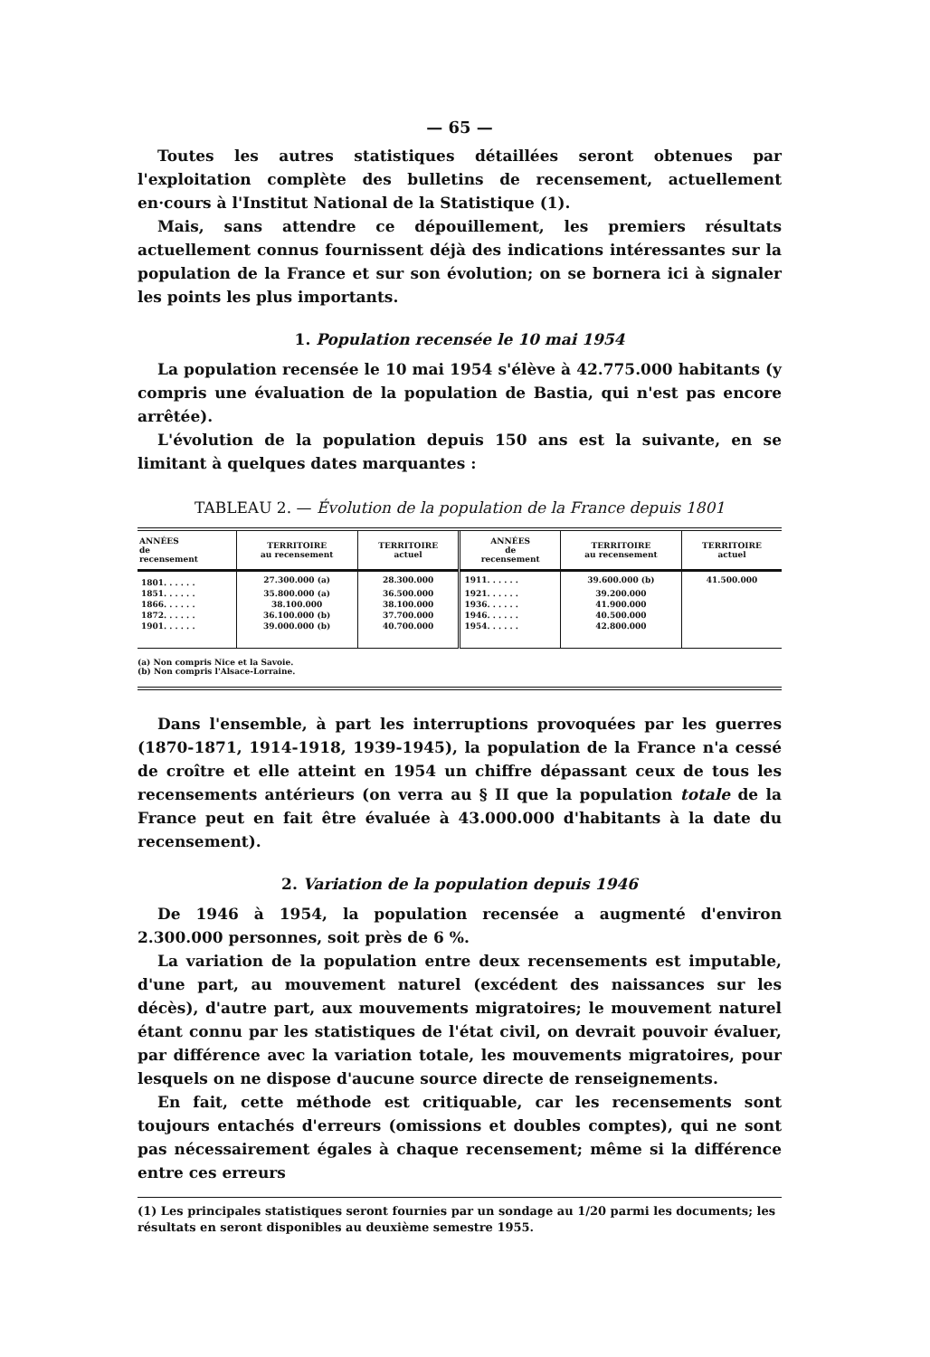— 65 —
Toutes les autres statistiques détaillées seront obtenues par l'exploitation complète des bulletins de recensement, actuellement en·cours à l'Institut National de la Statistique (1).
Mais, sans attendre ce dépouillement, les premiers résultats actuellement connus fournissent déjà des indications intéressantes sur la population de la France et sur son évolution; on se bornera ici à signaler les points les plus importants.
1. Population recensée le 10 mai 1954
La population recensée le 10 mai 1954 s'élève à 42.775.000 habitants (y compris une évaluation de la population de Bastia, qui n'est pas encore arrêtée).
L'évolution de la population depuis 150 ans est la suivante, en se limitant à quelques dates marquantes :
TABLEAU 2. — Évolution de la population de la France depuis 1801
| ANNÉES de recensement | TERRITOIRE au recensement | TERRITOIRE actuel | ANNÉES de recensement | TERRITOIRE au recensement | TERRITOIRE actuel |
| --- | --- | --- | --- | --- | --- |
| 1801. . . . . . | 27.300.000 (a) | 28.300.000 | 1911. . . . . . | 39.600.000 (b) | 41.500.000 |
| 1851. . . . . . | 35.800.000 (a) | 36.500.000 | 1921. . . . . . | 39.200.000 | |
| 1866. . . . . . | 38.100.000 | 38.100.000 | 1936. . . . . . | 41.900.000 | |
| 1872. . . . . . | 36.100.000 (b) | 37.700.000 | 1946. . . . . . | 40.500.000 | |
| 1901. . . . . . | 39.000.000 (b) | 40.700.000 | 1954. . . . . . | 42.800.000 | |
(a) Non compris Nice et la Savoie.
(b) Non compris l'Alsace-Lorraine.
Dans l'ensemble, à part les interruptions provoquées par les guerres (1870-1871, 1914-1918, 1939-1945), la population de la France n'a cessé de croître et elle atteint en 1954 un chiffre dépassant ceux de tous les recensements antérieurs (on verra au § II que la population totale de la France peut en fait être évaluée à 43.000.000 d'habitants à la date du recensement).
2. Variation de la population depuis 1946
De 1946 à 1954, la population recensée a augmenté d'environ 2.300.000 personnes, soit près de 6 %.
La variation de la population entre deux recensements est imputable, d'une part, au mouvement naturel (excédent des naissances sur les décès), d'autre part, aux mouvements migratoires; le mouvement naturel étant connu par les statistiques de l'état civil, on devrait pouvoir évaluer, par différence avec la variation totale, les mouvements migratoires, pour lesquels on ne dispose d'aucune source directe de renseignements.
En fait, cette méthode est critiquable, car les recensements sont toujours entachés d'erreurs (omissions et doubles comptes), qui ne sont pas nécessairement égales à chaque recensement; même si la différence entre ces erreurs
(1) Les principales statistiques seront fournies par un sondage au 1/20 parmi les documents; les résultats en seront disponibles au deuxième semestre 1955.